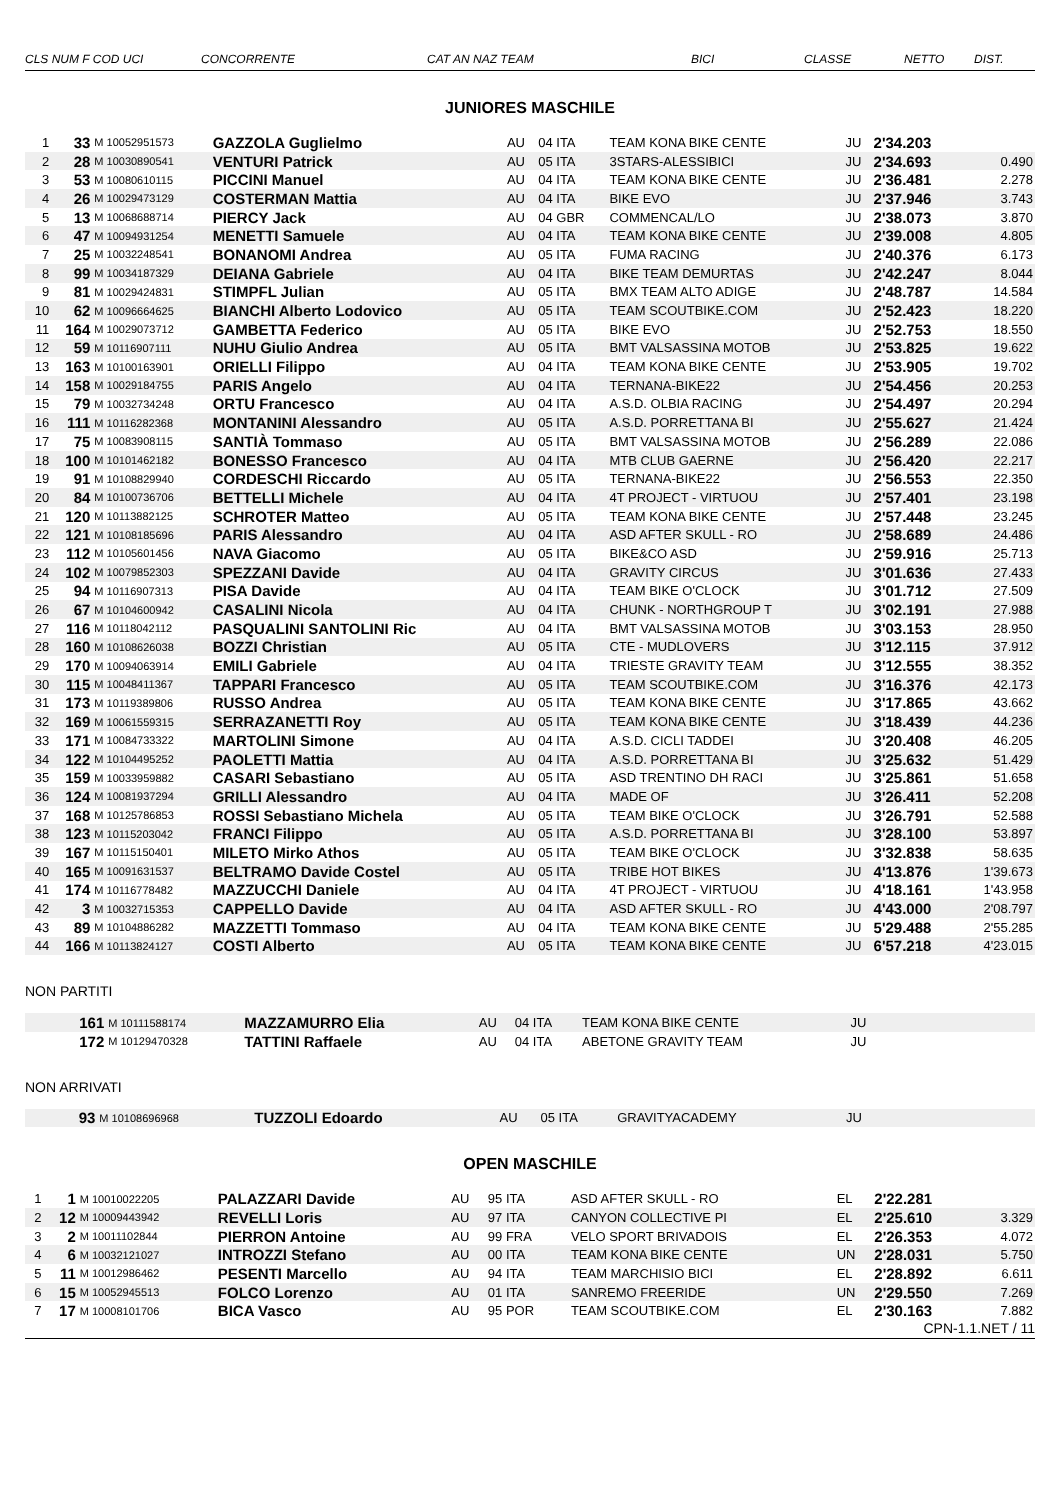CLS NUM F COD UCI CONCORRENTE CAT AN NAZ TEAM BICI CLASSE NETTO DIST.
JUNIORES MASCHILE
| 1 | 33 | M 10052951573 | GAZZOLA Guglielmo | AU | 04 ITA | TEAM KONA BIKE CENTE | JU | 2'34.203 | |
| 2 | 28 | M 10030890541 | VENTURI Patrick | AU | 05 ITA | 3STARS-ALESSIBICI | JU | 2'34.693 | 0.490 |
| 3 | 53 | M 10080610115 | PICCINI Manuel | AU | 04 ITA | TEAM KONA BIKE CENTE | JU | 2'36.481 | 2.278 |
| 4 | 26 | M 10029473129 | COSTERMAN Mattia | AU | 04 ITA | BIKE EVO | JU | 2'37.946 | 3.743 |
| 5 | 13 | M 10068688714 | PIERCY Jack | AU | 04 GBR | COMMENCAL/LO | JU | 2'38.073 | 3.870 |
| 6 | 47 | M 10094931254 | MENETTI Samuele | AU | 04 ITA | TEAM KONA BIKE CENTE | JU | 2'39.008 | 4.805 |
| 7 | 25 | M 10032248541 | BONANOMI Andrea | AU | 05 ITA | FUMA RACING | JU | 2'40.376 | 6.173 |
| 8 | 99 | M 10034187329 | DEIANA Gabriele | AU | 04 ITA | BIKE TEAM DEMURTAS | JU | 2'42.247 | 8.044 |
| 9 | 81 | M 10029424831 | STIMPFL Julian | AU | 05 ITA | BMX TEAM ALTO ADIGE | JU | 2'48.787 | 14.584 |
| 10 | 62 | M 10096664625 | BIANCHI Alberto Lodovico | AU | 05 ITA | TEAM SCOUTBIKE.COM | JU | 2'52.423 | 18.220 |
| 11 | 164 | M 10029073712 | GAMBETTA Federico | AU | 05 ITA | BIKE EVO | JU | 2'52.753 | 18.550 |
| 12 | 59 | M 10116907111 | NUHU Giulio Andrea | AU | 05 ITA | BMT VALSASSINA MOTOB | JU | 2'53.825 | 19.622 |
| 13 | 163 | M 10100163901 | ORIELLI Filippo | AU | 04 ITA | TEAM KONA BIKE CENTE | JU | 2'53.905 | 19.702 |
| 14 | 158 | M 10029184755 | PARIS Angelo | AU | 04 ITA | TERNANA-BIKE22 | JU | 2'54.456 | 20.253 |
| 15 | 79 | M 10032734248 | ORTU Francesco | AU | 04 ITA | A.S.D. OLBIA RACING | JU | 2'54.497 | 20.294 |
| 16 | 111 | M 10116282368 | MONTANINI Alessandro | AU | 05 ITA | A.S.D. PORRETTANA BI | JU | 2'55.627 | 21.424 |
| 17 | 75 | M 10083908115 | SANTIÀ Tommaso | AU | 05 ITA | BMT VALSASSINA MOTOB | JU | 2'56.289 | 22.086 |
| 18 | 100 | M 10101462182 | BONESSO Francesco | AU | 04 ITA | MTB CLUB GAERNE | JU | 2'56.420 | 22.217 |
| 19 | 91 | M 10108829940 | CORDESCHI Riccardo | AU | 05 ITA | TERNANA-BIKE22 | JU | 2'56.553 | 22.350 |
| 20 | 84 | M 10100736706 | BETTELLI Michele | AU | 04 ITA | 4T PROJECT - VIRTUOU | JU | 2'57.401 | 23.198 |
| 21 | 120 | M 10113882125 | SCHROTER Matteo | AU | 05 ITA | TEAM KONA BIKE CENTE | JU | 2'57.448 | 23.245 |
| 22 | 121 | M 10108185696 | PARIS Alessandro | AU | 04 ITA | ASD AFTER SKULL - RO | JU | 2'58.689 | 24.486 |
| 23 | 112 | M 10105601456 | NAVA Giacomo | AU | 05 ITA | BIKE&CO ASD | JU | 2'59.916 | 25.713 |
| 24 | 102 | M 10079852303 | SPEZZANI Davide | AU | 04 ITA | GRAVITY CIRCUS | JU | 3'01.636 | 27.433 |
| 25 | 94 | M 10116907313 | PISA Davide | AU | 04 ITA | TEAM BIKE O'CLOCK | JU | 3'01.712 | 27.509 |
| 26 | 67 | M 10104600942 | CASALINI Nicola | AU | 04 ITA | CHUNK - NORTHGROUP T | JU | 3'02.191 | 27.988 |
| 27 | 116 | M 10118042112 | PASQUALINI SANTOLINI Ric | AU | 04 ITA | BMT VALSASSINA MOTOB | JU | 3'03.153 | 28.950 |
| 28 | 160 | M 10108626038 | BOZZI Christian | AU | 05 ITA | CTE - MUDLOVERS | JU | 3'12.115 | 37.912 |
| 29 | 170 | M 10094063914 | EMILI Gabriele | AU | 04 ITA | TRIESTE GRAVITY TEAM | JU | 3'12.555 | 38.352 |
| 30 | 115 | M 10048411367 | TAPPARI Francesco | AU | 05 ITA | TEAM SCOUTBIKE.COM | JU | 3'16.376 | 42.173 |
| 31 | 173 | M 10119389806 | RUSSO Andrea | AU | 05 ITA | TEAM KONA BIKE CENTE | JU | 3'17.865 | 43.662 |
| 32 | 169 | M 10061559315 | SERRAZANETTI Roy | AU | 05 ITA | TEAM KONA BIKE CENTE | JU | 3'18.439 | 44.236 |
| 33 | 171 | M 10084733322 | MARTOLINI Simone | AU | 04 ITA | A.S.D. CICLI TADDEI | JU | 3'20.408 | 46.205 |
| 34 | 122 | M 10104495252 | PAOLETTI Mattia | AU | 04 ITA | A.S.D. PORRETTANA BI | JU | 3'25.632 | 51.429 |
| 35 | 159 | M 10033959882 | CASARI Sebastiano | AU | 05 ITA | ASD TRENTINO DH RACI | JU | 3'25.861 | 51.658 |
| 36 | 124 | M 10081937294 | GRILLI Alessandro | AU | 04 ITA | MADE OF | JU | 3'26.411 | 52.208 |
| 37 | 168 | M 10125786853 | ROSSI Sebastiano Michela | AU | 05 ITA | TEAM BIKE O'CLOCK | JU | 3'26.791 | 52.588 |
| 38 | 123 | M 10115203042 | FRANCI Filippo | AU | 05 ITA | A.S.D. PORRETTANA BI | JU | 3'28.100 | 53.897 |
| 39 | 167 | M 10115150401 | MILETO Mirko Athos | AU | 05 ITA | TEAM BIKE O'CLOCK | JU | 3'32.838 | 58.635 |
| 40 | 165 | M 10091631537 | BELTRAMO Davide Costel | AU | 05 ITA | TRIBE HOT BIKES | JU | 4'13.876 | 1'39.673 |
| 41 | 174 | M 10116778482 | MAZZUCCHI Daniele | AU | 04 ITA | 4T PROJECT - VIRTUOU | JU | 4'18.161 | 1'43.958 |
| 42 | 3 | M 10032715353 | CAPPELLO Davide | AU | 04 ITA | ASD AFTER SKULL - RO | JU | 4'43.000 | 2'08.797 |
| 43 | 89 | M 10104886282 | MAZZETTI Tommaso | AU | 04 ITA | TEAM KONA BIKE CENTE | JU | 5'29.488 | 2'55.285 |
| 44 | 166 | M 10113824127 | COSTI Alberto | AU | 05 ITA | TEAM KONA BIKE CENTE | JU | 6'57.218 | 4'23.015 |
NON PARTITI
| | 161 | M 10111588174 | MAZZAMURRO Elia | AU | 04 ITA | TEAM KONA BIKE CENTE | JU | |
| | 172 | M 10129470328 | TATTINI Raffaele | AU | 04 ITA | ABETONE GRAVITY TEAM | JU | |
NON ARRIVATI
| | 93 | M 10108696968 | TUZZOLI Edoardo | AU | 05 ITA | GRAVITYACADEMY | JU | |
OPEN MASCHILE
| 1 | 1 | M 10010022205 | PALAZZARI Davide | AU | 95 ITA | ASD AFTER SKULL - RO | EL | 2'22.281 | |
| 2 | 12 | M 10009443942 | REVELLI Loris | AU | 97 ITA | CANYON COLLECTIVE PI | EL | 2'25.610 | 3.329 |
| 3 | 2 | M 10011102844 | PIERRON Antoine | AU | 99 FRA | VELO SPORT BRIVADOIS | EL | 2'26.353 | 4.072 |
| 4 | 6 | M 10032121027 | INTROZZI Stefano | AU | 00 ITA | TEAM KONA BIKE CENTE | UN | 2'28.031 | 5.750 |
| 5 | 11 | M 10012986462 | PESENTI Marcello | AU | 94 ITA | TEAM MARCHISIO BICI | EL | 2'28.892 | 6.611 |
| 6 | 15 | M 10052945513 | FOLCO Lorenzo | AU | 01 ITA | SANREMO FREERIDE | UN | 2'29.550 | 7.269 |
| 7 | 17 | M 10008101706 | BICA Vasco | AU | 95 POR | TEAM SCOUTBIKE.COM | EL | 2'30.163 | 7.882 |
CPN-1.1.NET / 11